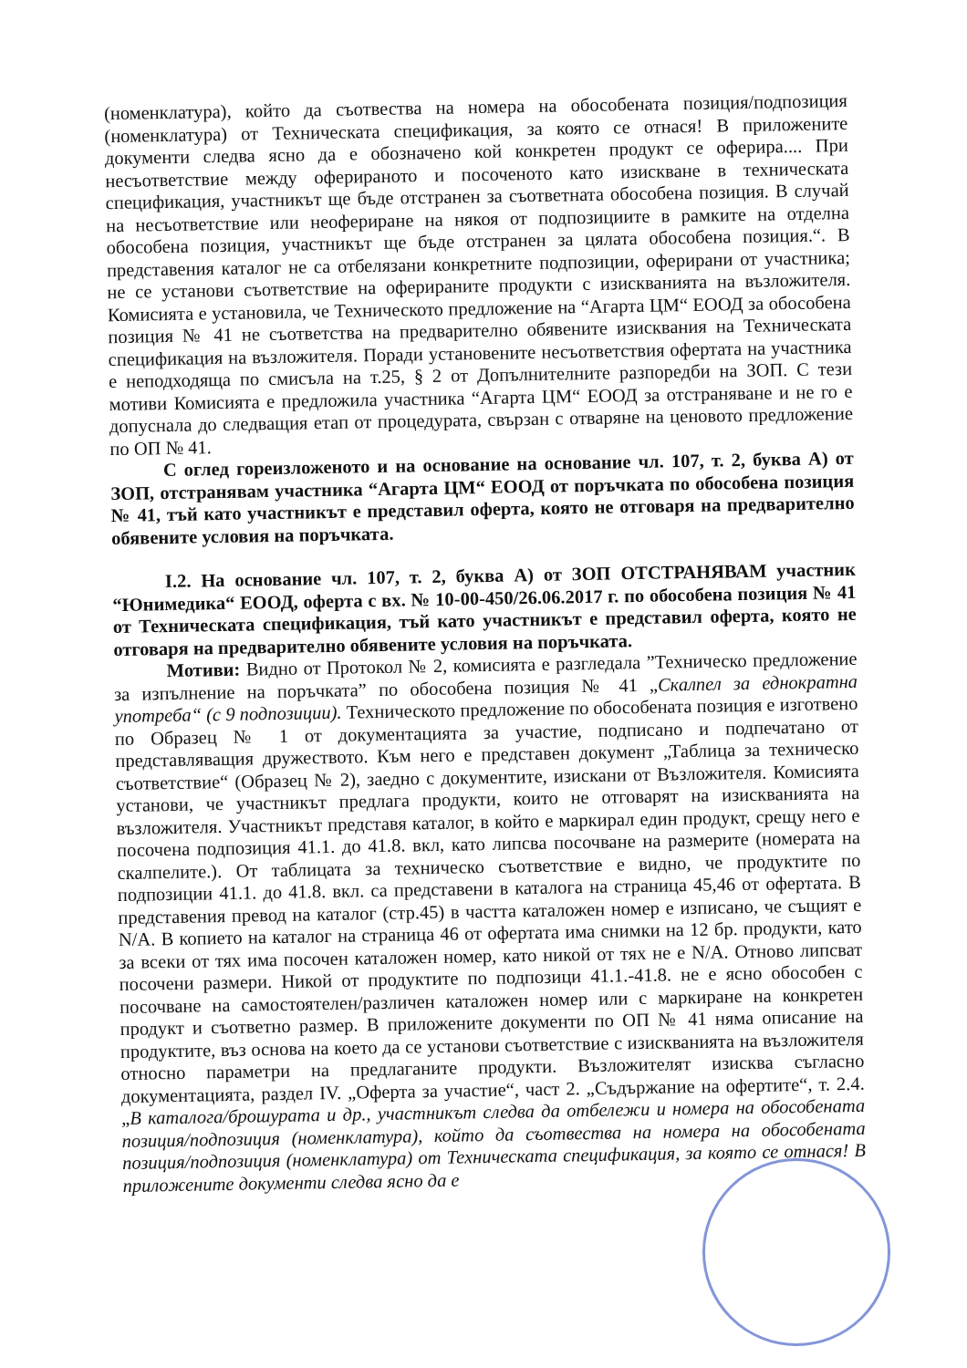(номенклатура), който да съотвества на номера на обособената позиция/подпозиция (номенклатура) от Техническата спецификация, за която се отнася! В приложените документи следва ясно да е обозначено кой конкретен продукт се оферира.... При несъответствие между оферираното и посоченото като изискване в техническата спецификация, участникът ще бъде отстранен за съответната обособена позиция. В случай на несъответствие или неофериране на някоя от подпозициите в рамките на отделна обособена позиция, участникът ще бъде отстранен за цялата обособена позиция.“. В представения каталог не са отбелязани конкретните подпозиции, оферирани от участника; не се установи съответствие на оферираните продукти с изискванията на възложителя. Комисията е установила, че Техническото предложение на “Агарта ЦМ“ ЕООД за обособена позиция № 41 не съответства на предварително обявените изисквания на Техническата спецификация на възложителя. Поради установените несъответствия офертата на участника е неподходяща по смисъла на т.25, § 2 от Допълнителните разпоредби на ЗОП. С тези мотиви Комисията е предложила участника “Агарта ЦМ“ ЕООД за отстраняване и не го е допуснала до следващия етап от процедурата, свързан с отваряне на ценовото предложение по ОП № 41.
С оглед гореизложеното и на основание на основание чл. 107, т. 2, буква А) от ЗОП, отстранявам участника “Агарта ЦМ“ ЕООД от поръчката по обособена позиция № 41, тъй като участникът е представил оферта, която не отговаря на предварително обявените условия на поръчката.
I.2. На основание чл. 107, т. 2, буква А) от ЗОП ОТСТРАНЯВАМ участник “Юнимедика“ ЕООД, оферта с вх. № 10-00-450/26.06.2017 г. по обособена позиция № 41 от Техническата спецификация, тъй като участникът е представил оферта, която не отговаря на предварително обявените условия на поръчката.
Мотиви: Видно от Протокол № 2, комисията е разгледала ”Техническо предложение за изпълнение на поръчката” по обособена позиция № 41 „Скалпел за еднократна употреба“ (с 9 подпозиции). Техническото предложение по обособената позиция е изготвено по Образец № 1 от документацията за участие, подписано и подпечатано от представляващия дружеството. Към него е представен документ „Таблица за техническо съответствие“ (Образец № 2), заедно с документите, изискани от Възложителя. Комисията установи, че участникът предлага продукти, които не отговарят на изискванията на възложителя. Участникът представя каталог, в който е маркирал един продукт, срещу него е посочена подпозиция 41.1. до 41.8. вкл, като липсва посочване на размерите (номерата на скалпелите.). От таблицата за техническо съответствие е видно, че продуктите по подпозиции 41.1. до 41.8. вкл. са представени в каталога на страница 45,46 от офертата. В представения превод на каталог (стр.45) в частта каталожен номер е изписано, че същият е N/A. В копието на каталог на страница 46 от офертата има снимки на 12 бр. продукти, като за всеки от тях има посочен каталожен номер, като никой от тях не е N/A. Отново липсват посочени размери. Никой от продуктите по подпозици 41.1.-41.8. не е ясно обособен с посочване на самостоятелен/различен каталожен номер или с маркиране на конкретен продукт и съответно размер. В приложените документи по ОП № 41 няма описание на продуктите, въз основа на което да се установи съответствие с изискванията на възложителя относно параметри на предлаганите продукти. Възложителят изисква съгласно документацията, раздел IV. „Оферта за участие“, част 2. „Съдържание на офертите“, т. 2.4. „В каталога/брошурата и др., участникът следва да отбележи и номера на обособената позиция/подпозиция (номенклатура), който да съотвества на номера на обособената позиция/подпозиция (номенклатура) от Техническата спецификация, за която се отнася! В приложените документи следва ясно да е